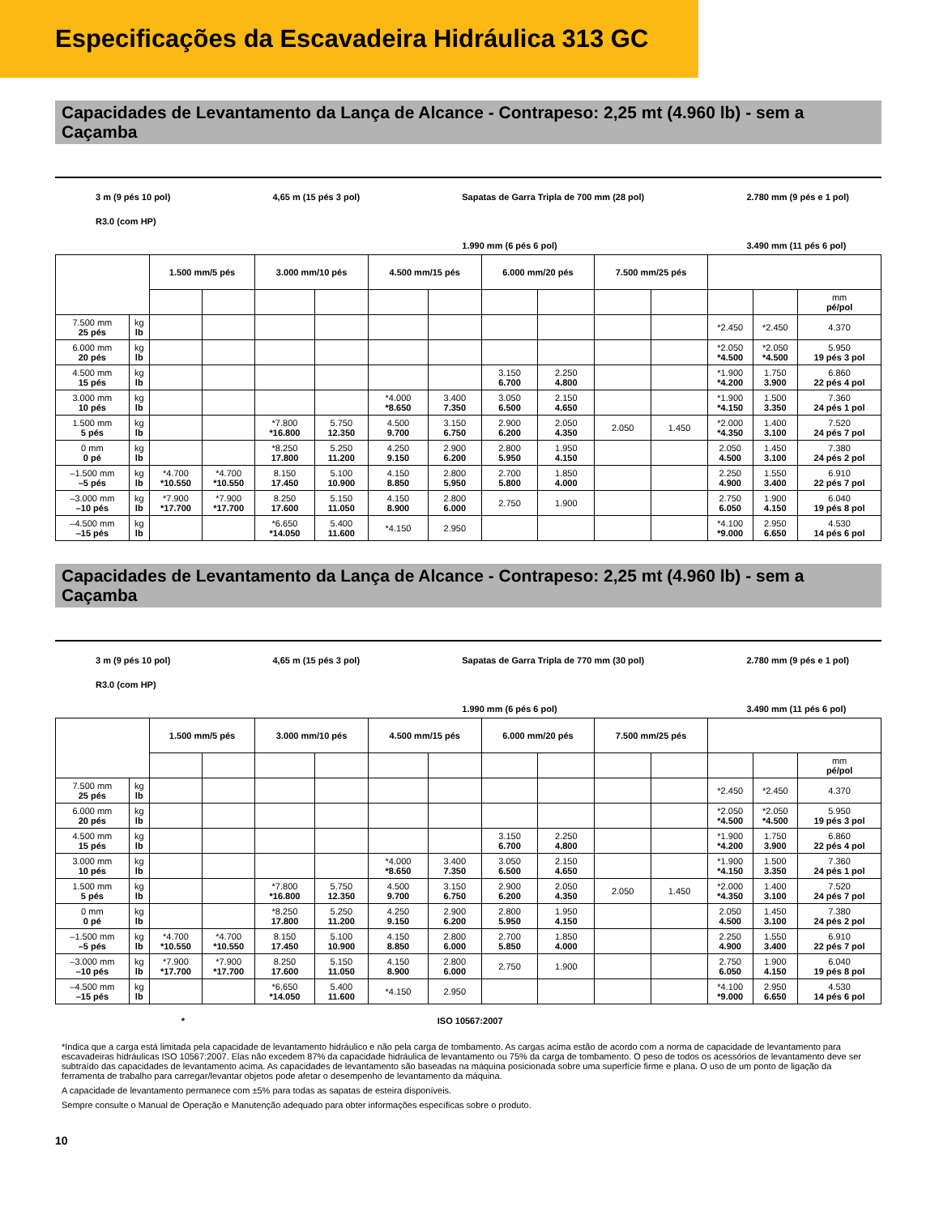Especificações da Escavadeira Hidráulica 313 GC
Capacidades de Levantamento da Lança de Alcance - Contrapeso: 2,25 mt (4.960 lb) - sem a Caçamba
3 m (9 pés 10 pol)
R3.0 (com HP)
4,65 m (15 pés 3 pol) Sapatas de Garra Tripla de 700 mm (28 pol)
1.990 mm (6 pés 6 pol)
2.780 mm (9 pés e 1 pol)
3.490 mm (11 pés 6 pol)
| | | 1.500 mm/5 pés | | 3.000 mm/10 pés | | 4.500 mm/15 pés | | 6.000 mm/20 pés | | 7.500 mm/25 pés | | | | |
| --- | --- | --- | --- | --- | --- | --- | --- | --- | --- | --- | --- | --- | --- | --- |
| | | | | | | | | | | | | | | mm pé/pol |
| 7.500 mm 25 pés | kg lb | | | | | | | | | | | *2.450 | *2.450 | 4.370 |
| 6.000 mm 20 pés | kg lb | | | | | | | | | | | *2.050 *4.500 | *2.050 *4.500 | 5.950 19 pés 3 pol |
| 4.500 mm 15 pés | kg lb | | | | | | | 3.150 6.700 | 2.250 4.800 | | | *1.900 *4.200 | 1.750 3.900 | 6.860 22 pés 4 pol |
| 3.000 mm 10 pés | kg lb | | | | | *4.000 *8.650 | 3.400 7.350 | 3.050 6.500 | 2.150 4.650 | | | *1.900 *4.150 | 1.500 3.350 | 7.360 24 pés 1 pol |
| 1.500 mm 5 pés | kg lb | | | *7.800 *16.800 | 5.750 12.350 | 4.500 9.700 | 3.150 6.750 | 2.900 6.200 | 2.050 4.350 | 2.050 | 1.450 | *2.000 *4.350 | 1.400 3.100 | 7.520 24 pés 7 pol |
| 0 mm 0 pé | kg lb | | | *8.250 17.800 | 5.250 11.200 | 4.250 9.150 | 2.900 6.200 | 2.800 5.950 | 1.950 4.150 | | | 2.050 4.500 | 1.450 3.100 | 7.380 24 pés 2 pol |
| –1.500 mm –5 pés | kg lb | *4.700 *10.550 | *4.700 *10.550 | 8.150 17.450 | 5.100 10.900 | 4.150 8.850 | 2.800 5.950 | 2.700 5.800 | 1.850 4.000 | | | 2.250 4.900 | 1.550 3.400 | 6.910 22 pés 7 pol |
| –3.000 mm –10 pés | kg lb | *7.900 *17.700 | *7.900 *17.700 | 8.250 17.600 | 5.150 11.050 | 4.150 8.900 | 2.800 6.000 | 2.750 | 1.900 | | | 2.750 6.050 | 1.900 4.150 | 6.040 19 pés 8 pol |
| –4.500 mm –15 pés | kg lb | | | *6.650 *14.050 | 5.400 11.600 | *4.150 | 2.950 | | | | | *4.100 *9.000 | 2.950 6.650 | 4.530 14 pés 6 pol |
Capacidades de Levantamento da Lança de Alcance - Contrapeso: 2,25 mt (4.960 lb) - sem a Caçamba
3 m (9 pés 10 pol)
R3.0 (com HP)
4,65 m (15 pés 3 pol) Sapatas de Garra Tripla de 770 mm (30 pol)
1.990 mm (6 pés 6 pol)
2.780 mm (9 pés e 1 pol)
3.490 mm (11 pés 6 pol)
| | | 1.500 mm/5 pés | | 3.000 mm/10 pés | | 4.500 mm/15 pés | | 6.000 mm/20 pés | | 7.500 mm/25 pés | | | | |
| --- | --- | --- | --- | --- | --- | --- | --- | --- | --- | --- | --- | --- | --- | --- |
| | | | | | | | | | | | | | | mm pé/pol |
| 7.500 mm 25 pés | kg lb | | | | | | | | | | | *2.450 | *2.450 | 4.370 |
| 6.000 mm 20 pés | kg lb | | | | | | | | | | | *2.050 *4.500 | *2.050 *4.500 | 5.950 19 pés 3 pol |
| 4.500 mm 15 pés | kg lb | | | | | | | 3.150 6.700 | 2.250 4.800 | | | *1.900 *4.200 | 1.750 3.900 | 6.860 22 pés 4 pol |
| 3.000 mm 10 pés | kg lb | | | | | *4.000 *8.650 | 3.400 7.350 | 3.050 6.500 | 2.150 4.650 | | | *1.900 *4.150 | 1.500 3.350 | 7.360 24 pés 1 pol |
| 1.500 mm 5 pés | kg lb | | | *7.800 *16.800 | 5.750 12.350 | 4.500 9.700 | 3.150 6.750 | 2.900 6.200 | 2.050 4.350 | 2.050 | 1.450 | *2.000 *4.350 | 1.400 3.100 | 7.520 24 pés 7 pol |
| 0 mm 0 pé | kg lb | | | *8.250 17.800 | 5.250 11.200 | 4.250 9.150 | 2.900 6.200 | 2.800 5.950 | 1.950 4.150 | | | 2.050 4.500 | 1.450 3.100 | 7.380 24 pés 2 pol |
| –1.500 mm –5 pés | kg lb | *4.700 *10.550 | *4.700 *10.550 | 8.150 17.450 | 5.100 10.900 | 4.150 8.850 | 2.800 6.000 | 2.700 5.850 | 1.850 4.000 | | | 2.250 4.900 | 1.550 3.400 | 6.910 22 pés 7 pol |
| –3.000 mm –10 pés | kg lb | *7.900 *17.700 | *7.900 *17.700 | 8.250 17.600 | 5.150 11.050 | 4.150 8.900 | 2.800 6.000 | 2.750 | 1.900 | | | 2.750 6.050 | 1.900 4.150 | 6.040 19 pés 8 pol |
| –4.500 mm –15 pés | kg lb | | | *6.650 *14.050 | 5.400 11.600 | *4.150 | 2.950 | | | | | *4.100 *9.000 | 2.950 6.650 | 4.530 14 pés 6 pol |
* ISO 10567:2007
*Indica que a carga está limitada pela capacidade de levantamento hidráulico e não pela carga de tombamento. As cargas acima estão de acordo com a norma de capacidade de levantamento para escavadeiras hidráulicas ISO 10567:2007. Elas não excedem 87% da capacidade hidráulica de levantamento ou 75% da carga de tombamento. O peso de todos os acessórios de levantamento deve ser subtraído das capacidades de levantamento acima. As capacidades de levantamento são baseadas na máquina posicionada sobre uma superfície firme e plana. O uso de um ponto de ligação da ferramenta de trabalho para carregar/levantar objetos pode afetar o desempenho de levantamento da máquina.
A capacidade de levantamento permanece com ±5% para todas as sapatas de esteira disponíveis.
Sempre consulte o Manual de Operação e Manutenção adequado para obter informações específicas sobre o produto.
10